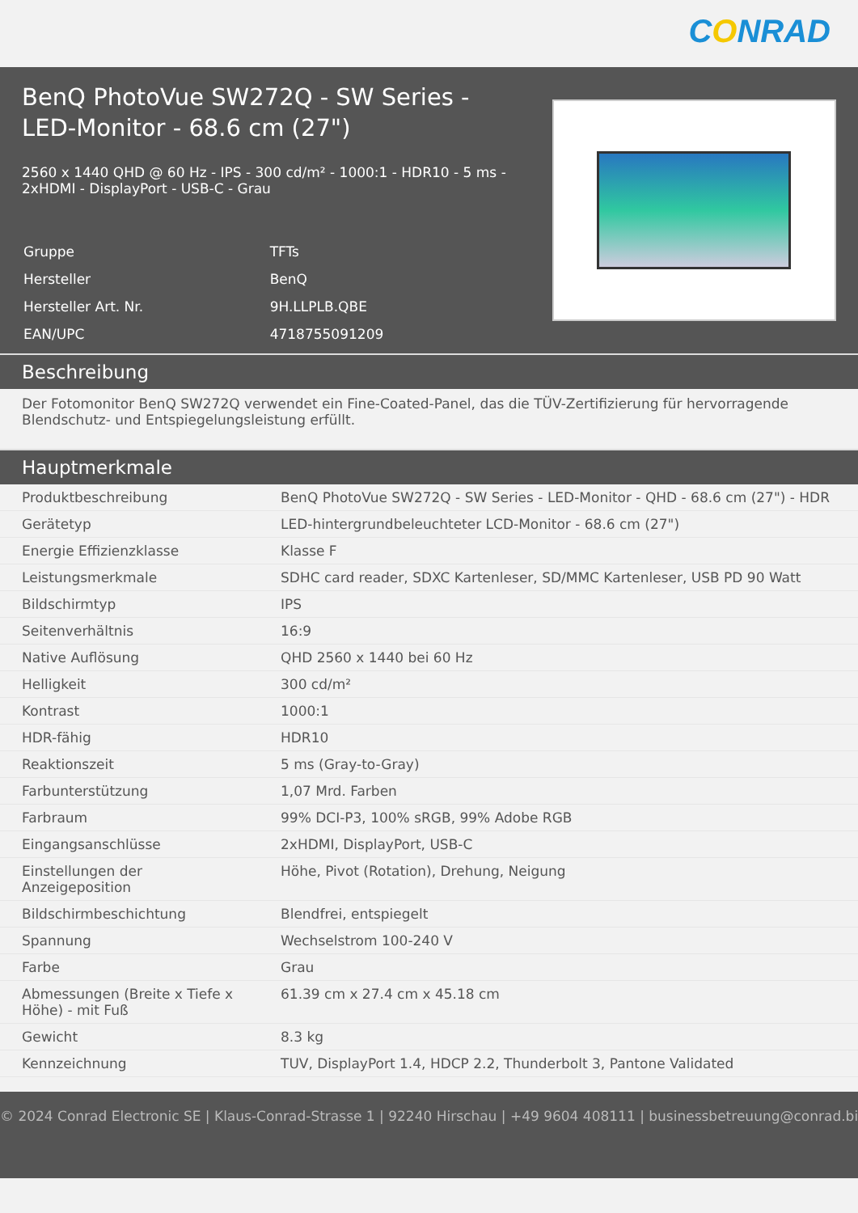CONRAD
BenQ PhotoVue SW272Q - SW Series - LED-Monitor - 68.6 cm (27")
2560 x 1440 QHD @ 60 Hz - IPS - 300 cd/m² - 1000:1 - HDR10 - 5 ms - 2xHDMI - DisplayPort - USB-C - Grau
| Gruppe | TFTs |
| Hersteller | BenQ |
| Hersteller Art. Nr. | 9H.LLPLB.QBE |
| EAN/UPC | 4718755091209 |
Beschreibung
Der Fotomonitor BenQ SW272Q verwendet ein Fine-Coated-Panel, das die TÜV-Zertifizierung für hervorragende Blendschutz- und Entspiegelungsleistung erfüllt.
Hauptmerkmale
| Produktbeschreibung | BenQ PhotoVue SW272Q - SW Series - LED-Monitor - QHD - 68.6 cm (27") - HDR |
| Gerätetyp | LED-hintergrundbeleuchteter LCD-Monitor - 68.6 cm (27") |
| Energie Effizienzklasse | Klasse F |
| Leistungsmerkmale | SDHC card reader, SDXC Kartenleser, SD/MMC Kartenleser, USB PD 90 Watt |
| Bildschirmtyp | IPS |
| Seitenverhältnis | 16:9 |
| Native Auflösung | QHD 2560 x 1440 bei 60 Hz |
| Helligkeit | 300 cd/m² |
| Kontrast | 1000:1 |
| HDR-fähig | HDR10 |
| Reaktionszeit | 5 ms (Gray-to-Gray) |
| Farbunterstützung | 1,07 Mrd. Farben |
| Farbraum | 99% DCI-P3, 100% sRGB, 99% Adobe RGB |
| Eingangsanschlüsse | 2xHDMI, DisplayPort, USB-C |
| Einstellungen der Anzeigeposition | Höhe, Pivot (Rotation), Drehung, Neigung |
| Bildschirmbeschichtung | Blendfrei, entspiegelt |
| Spannung | Wechselstrom 100-240 V |
| Farbe | Grau |
| Abmessungen (Breite x Tiefe x Höhe) - mit Fuß | 61.39 cm x 27.4 cm x 45.18 cm |
| Gewicht | 8.3 kg |
| Kennzeichnung | TUV, DisplayPort 1.4, HDCP 2.2, Thunderbolt 3, Pantone Validated |
© 2024 Conrad Electronic SE | Klaus-Conrad-Strasse 1 | 92240 Hirschau | +49 9604 408111 | businessbetreuung@conrad.biz